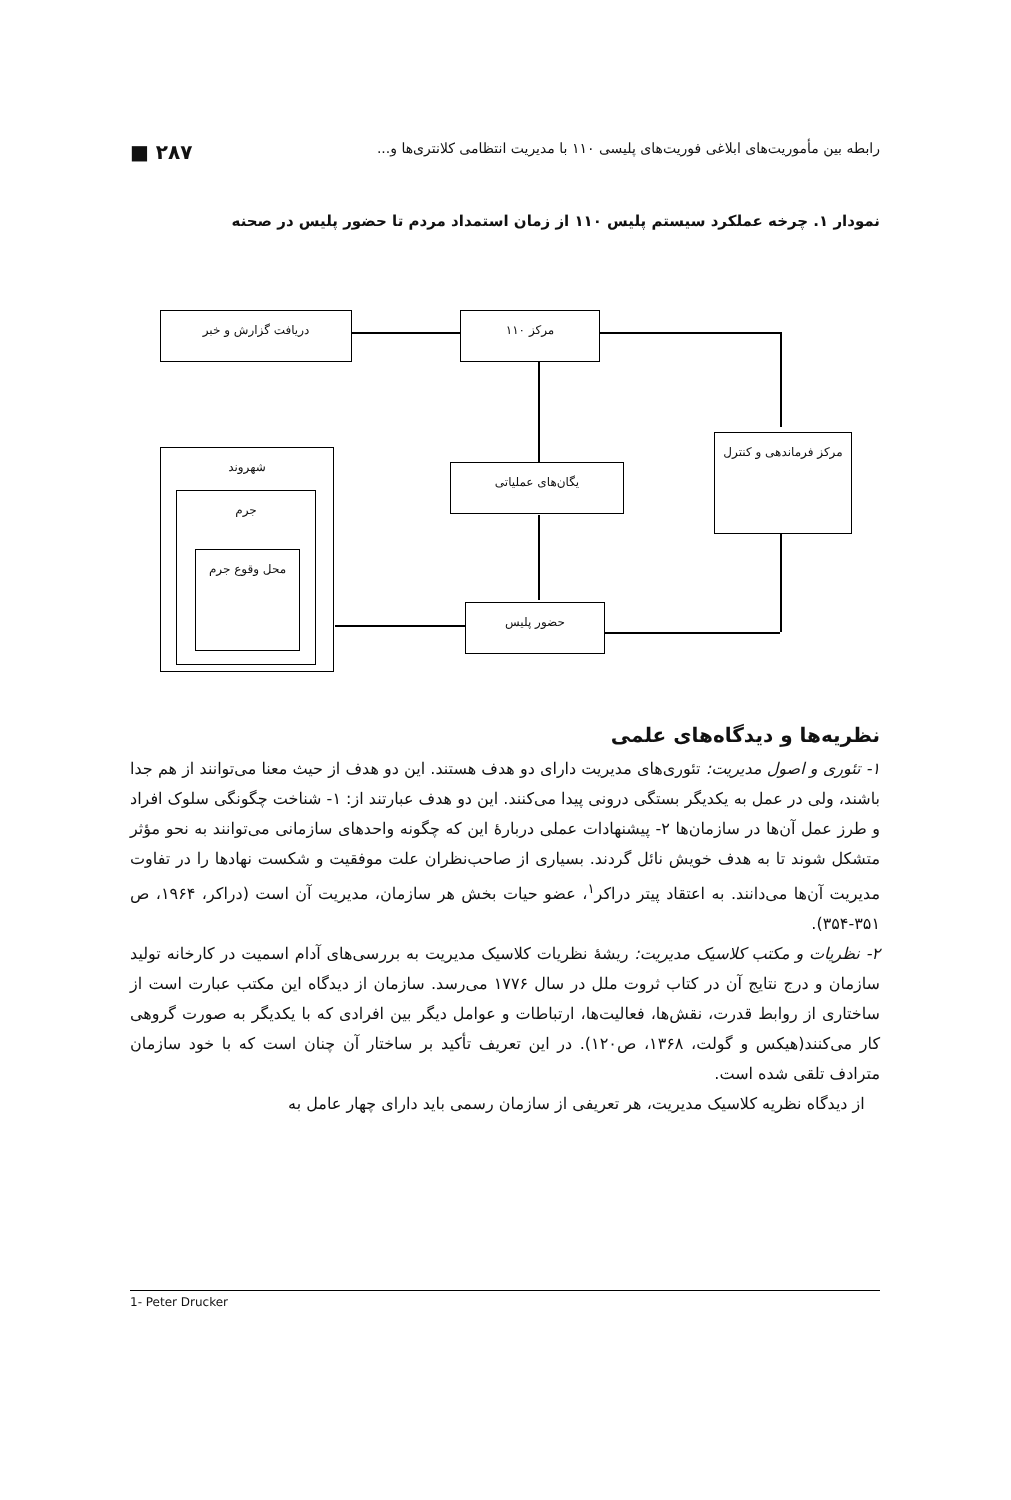رابطه بین مأموریت‌های ابلاغی فوریت‌های پلیسی ۱۱۰ با مدیریت انتظامی کلانتری‌ها و... ■ ۲۸۷
نمودار ۱. چرخه عملکرد سیستم پلیس ۱۱۰ از زمان استمداد مردم تا حضور پلیس در صحنه
دریافت گزارش و خبر مرکز ۱۱۰
مرکز فرماندهی و کنترل
یگان‌های عملیاتی
حضور پلیس
شهروند
جرم
محل وقوع جرم
نظریه‌ها و دیدگاه‌های علمی
۱- تئوری و اصول مدیریت: تئوری‌های مدیریت دارای دو هدف هستند. این دو هدف از حیث معنا می‌توانند از هم جدا باشند، ولی در عمل به یکدیگر بستگی درونی پیدا می‌کنند. این دو هدف عبارتند از: ۱- شناخت چگونگی سلوک افراد و طرز عمل آن‌ها در سازمان‌ها ۲- پیشنهادات عملی دربارهٔ این که چگونه واحدهای سازمانی می‌توانند به نحو مؤثر متشکل شوند تا به هدف خویش نائل گردند. بسیاری از صاحب‌نظران علت موفقیت و شکست نهادها را در تفاوت مدیریت آن‌ها می‌دانند. به اعتقاد پیتر دراکر<sup>۱</sup>، عضو حیات بخش هر سازمان، مدیریت آن است (دراکر، ۱۹۶۴، ص ۳۵۱-۳۵۴).
۲- نظریات و مکتب کلاسیک مدیریت: ریشهٔ نظریات کلاسیک مدیریت به بررسی‌های آدام اسمیت در کارخانه تولید سازمان و درج نتایج آن در کتاب ثروت ملل در سال ۱۷۷۶ می‌رسد. سازمان از دیدگاه این مکتب عبارت است از ساختاری از روابط قدرت، نقش‌ها، فعالیت‌ها، ارتباطات و عوامل دیگر بین افرادی که با یکدیگر به صورت گروهی کار می‌کنند(هیکس و گولت، ۱۳۶۸، ص۱۲۰). در این تعریف تأکید بر ساختار آن چنان است که با خود سازمان مترادف تلقی شده است.
از دیدگاه نظریه کلاسیک مدیریت، هر تعریفی از سازمان رسمی باید دارای چهار عامل به
1- Peter Drucker